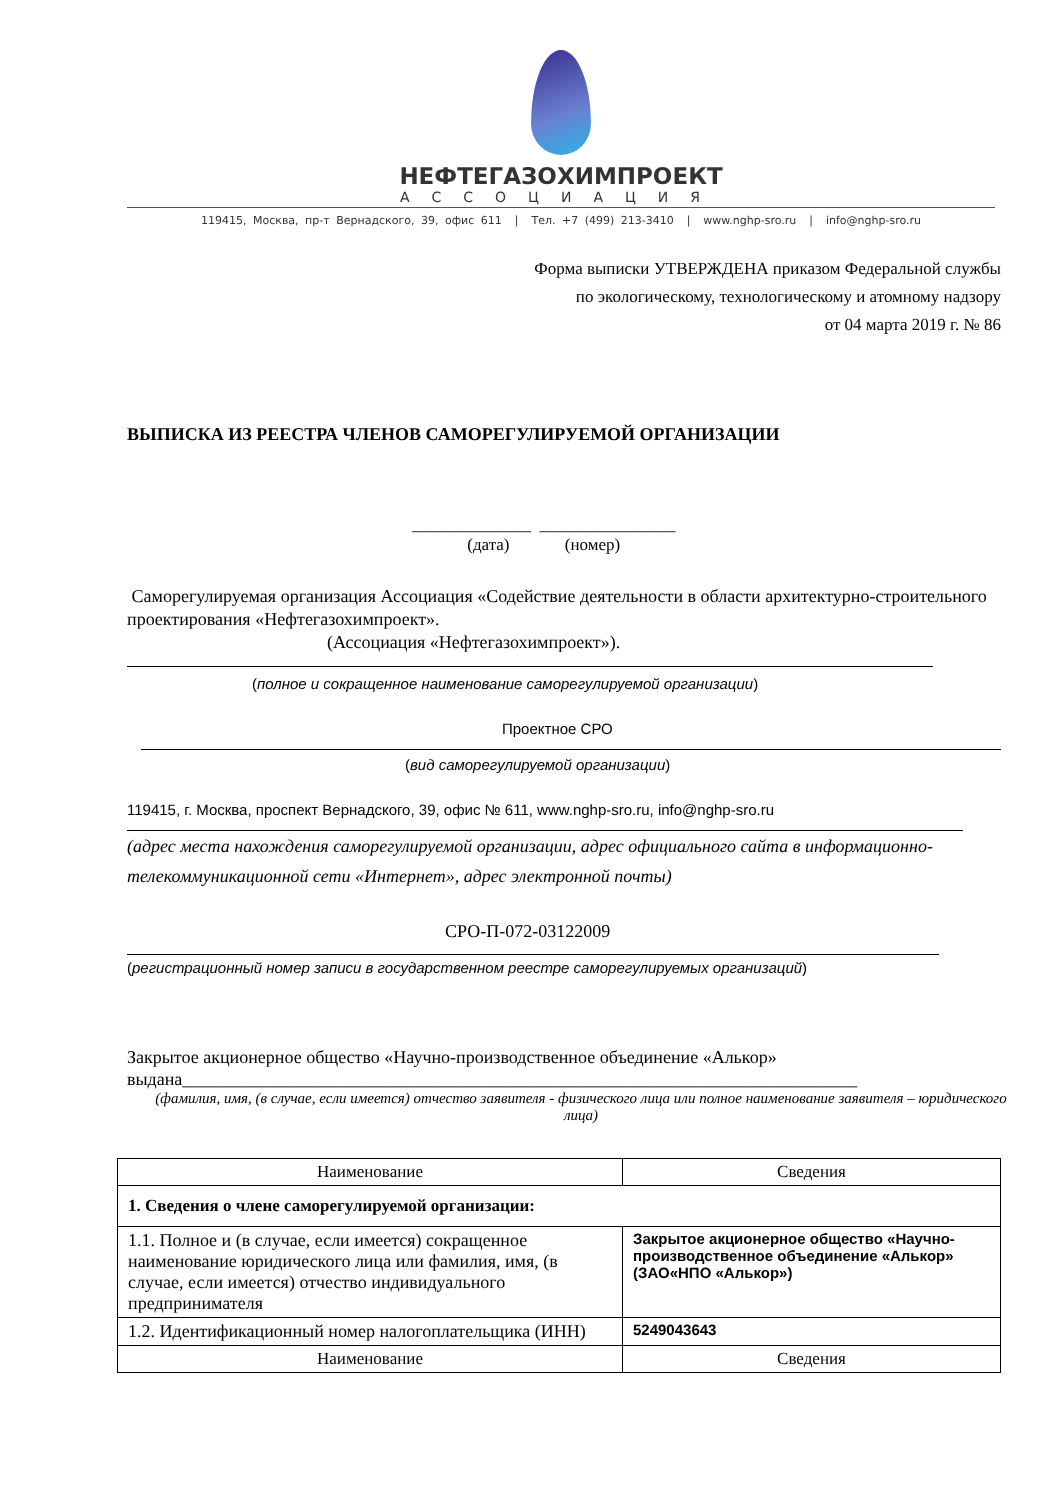НЕФТЕГАЗОХИМПРОЕКТ
АССОЦИАЦИЯ
119415, Москва, пр-т Вернадского, 39, офис 611 | Тел. +7 (499) 213-3410 | www.nghp-sro.ru | info@nghp-sro.ru
Форма выписки УТВЕРЖДЕНА приказом Федеральной службы
по экологическому, технологическому и атомному надзору
от 04 марта 2019 г. № 86
ВЫПИСКА ИЗ РЕЕСТРА ЧЛЕНОВ САМОРЕГУЛИРУЕМОЙ ОРГАНИЗАЦИИ
______________ ________________
(дата) (номер)
Саморегулируемая организация Ассоциация «Содействие деятельности в области архитектурно-строительного проектирования «Нефтегазохимпроект».
(Ассоциация «Нефтегазохимпроект»).
(полное и сокращенное наименование саморегулируемой организации)
Проектное СРО
(вид саморегулируемой организации)
119415, г. Москва, проспект Вернадского, 39, офис № 611, www.nghp-sro.ru, info@nghp-sro.ru
(адрес места нахождения саморегулируемой организации, адрес официального сайта в информационно-телекоммуникационной сети «Интернет», адрес электронной почты)
СРО-П-072-03122009
(регистрационный номер записи в государственном реестре саморегулируемых организаций)
Закрытое акционерное общество «Научно-производственное объединение «Алькор»
выдана___________________________________________________________________________
(фамилия, имя, (в случае, если имеется) отчество заявителя - физического лица или полное наименование заявителя – юридического лица)
| Наименование | Сведения |
| 1. Сведения о члене саморегулируемой организации: | |
| 1.1. Полное и (в случае, если имеется) сокращенное наименование юридического лица или фамилия, имя, (в случае, если имеется) отчество индивидуального предпринимателя | Закрытое акционерное общество «Научно-производственное объединение «Алькор» (ЗАО«НПО «Алькор») |
| 1.2. Идентификационный номер налогоплательщика (ИНН) | 5249043643 |
| Наименование | Сведения |